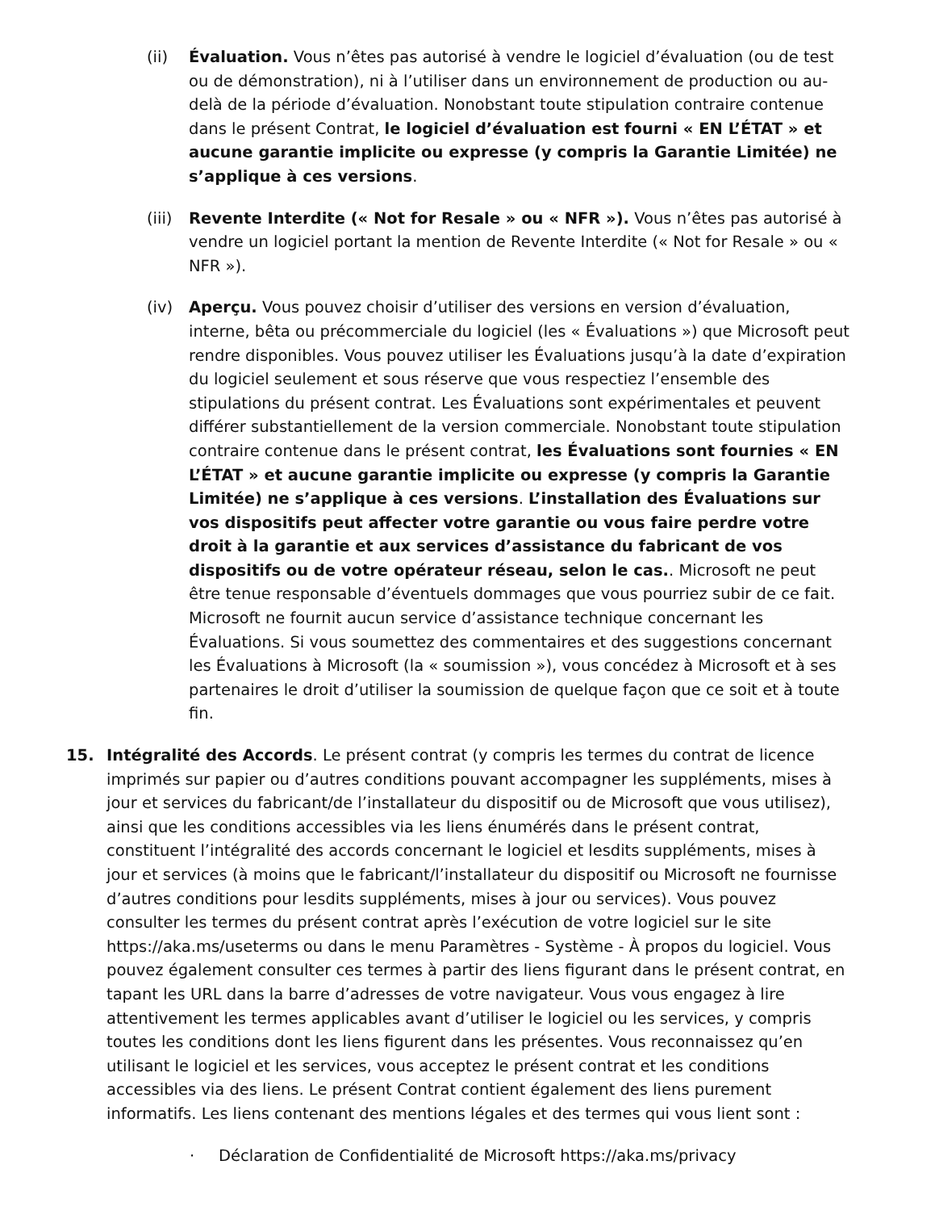(ii) Évaluation. Vous n’êtes pas autorisé à vendre le logiciel d’évaluation (ou de test ou de démonstration), ni à l’utiliser dans un environnement de production ou au-delà de la période d’évaluation. Nonobstant toute stipulation contraire contenue dans le présent Contrat, le logiciel d’évaluation est fourni « EN L’ÉTAT » et aucune garantie implicite ou expresse (y compris la Garantie Limitée) ne s’applique à ces versions.
(iii)
Revente Interdite (« Not for Resale » ou « NFR »). Vous n’êtes pas autorisé à vendre un logiciel portant la mention de Revente Interdite (« Not for Resale » ou « NFR »).
(iv) Aperçu. Vous pouvez choisir d’utiliser des versions en version d’évaluation, interne, bêta ou précommerciale du logiciel (les « Évaluations ») que Microsoft peut rendre disponibles. Vous pouvez utiliser les Évaluations jusqu’à la date d’expiration du logiciel seulement et sous réserve que vous respectiez l’ensemble des stipulations du présent contrat. Les Évaluations sont expérimentales et peuvent différer substantiellement de la version commerciale. Nonobstant toute stipulation contraire contenue dans le présent contrat, les Évaluations sont fournies « EN L’ÉTAT » et aucune garantie implicite ou expresse (y compris la Garantie Limitée) ne s’applique à ces versions. L’installation des Évaluations sur vos dispositifs peut affecter votre garantie ou vous faire perdre votre droit à la garantie et aux services d’assistance du fabricant de vos dispositifs ou de votre opérateur réseau, selon le cas.. Microsoft ne peut être tenue responsable d’éventuels dommages que vous pourriez subir de ce fait. Microsoft ne fournit aucun service d’assistance technique concernant les Évaluations. Si vous soumettez des commentaires et des suggestions concernant les Évaluations à Microsoft (la « soumission »), vous concédez à Microsoft et à ses partenaires le droit d’utiliser la soumission de quelque façon que ce soit et à toute fin.
15. Intégralité des Accords. Le présent contrat (y compris les termes du contrat de licence imprimés sur papier ou d’autres conditions pouvant accompagner les suppléments, mises à jour et services du fabricant/de l’installateur du dispositif ou de Microsoft que vous utilisez), ainsi que les conditions accessibles via les liens énumérés dans le présent contrat, constituent l’intégralité des accords concernant le logiciel et lesdits suppléments, mises à jour et services (à moins que le fabricant/l’installateur du dispositif ou Microsoft ne fournisse d’autres conditions pour lesdits suppléments, mises à jour ou services). Vous pouvez consulter les termes du présent contrat après l’exécution de votre logiciel sur le site https://aka.ms/useterms ou dans le menu Paramètres - Système - À propos du logiciel. Vous pouvez également consulter ces termes à partir des liens figurant dans le présent contrat, en tapant les URL dans la barre d’adresses de votre navigateur. Vous vous engagez à lire attentivement les termes applicables avant d’utiliser le logiciel ou les services, y compris toutes les conditions dont les liens figurent dans les présentes. Vous reconnaissez qu’en utilisant le logiciel et les services, vous acceptez le présent contrat et les conditions accessibles via des liens. Le présent Contrat contient également des liens purement informatifs. Les liens contenant des mentions légales et des termes qui vous lient sont :
· Déclaration de Confidentialité de Microsoft https://aka.ms/privacy